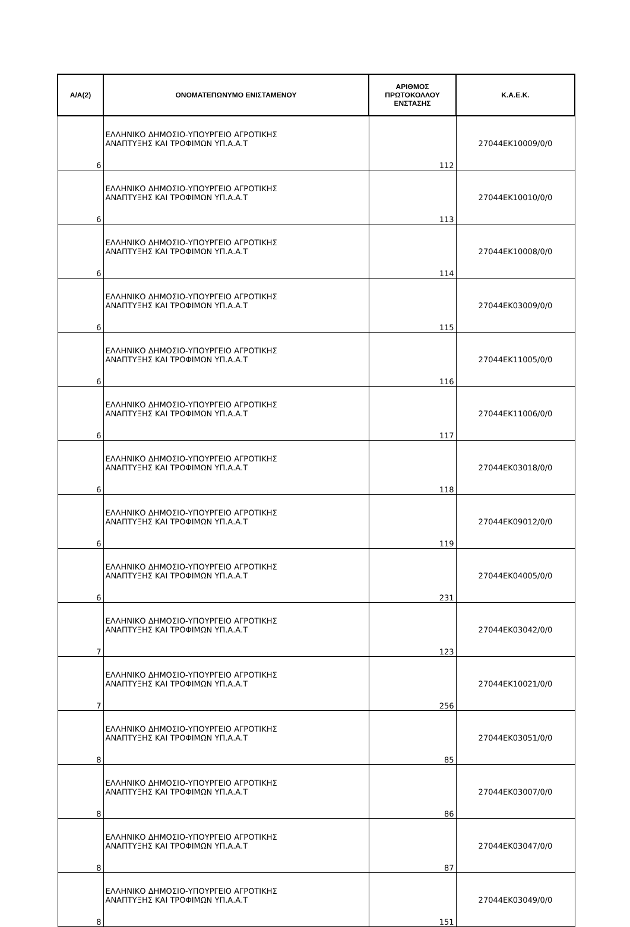| Α/Α(2) | ΟΝΟΜΑΤΕΠΩΝΥΜΟ ΕΝΙΣΤΑΜΕΝΟΥ | ΑΡΙΘΜΟΣ ΠΡΩΤΟΚΟΛΛΟΥ ΕΝΣΤΑΣΗΣ | Κ.Α.Ε.Κ. |
| --- | --- | --- | --- |
| 6 | ΕΛΛΗΝΙΚΟ ΔΗΜΟΣΙΟ-ΥΠΟΥΡΓΕΙΟ ΑΓΡΟΤΙΚΗΣ ΑΝΑΠΤΥΞΗΣ ΚΑΙ ΤΡΟΦΙΜΩΝ ΥΠ.Α.Α.Τ | 112 | 27044ΕΚ10009/0/0 |
| 6 | ΕΛΛΗΝΙΚΟ ΔΗΜΟΣΙΟ-ΥΠΟΥΡΓΕΙΟ ΑΓΡΟΤΙΚΗΣ ΑΝΑΠΤΥΞΗΣ ΚΑΙ ΤΡΟΦΙΜΩΝ ΥΠ.Α.Α.Τ | 113 | 27044ΕΚ10010/0/0 |
| 6 | ΕΛΛΗΝΙΚΟ ΔΗΜΟΣΙΟ-ΥΠΟΥΡΓΕΙΟ ΑΓΡΟΤΙΚΗΣ ΑΝΑΠΤΥΞΗΣ ΚΑΙ ΤΡΟΦΙΜΩΝ ΥΠ.Α.Α.Τ | 114 | 27044ΕΚ10008/0/0 |
| 6 | ΕΛΛΗΝΙΚΟ ΔΗΜΟΣΙΟ-ΥΠΟΥΡΓΕΙΟ ΑΓΡΟΤΙΚΗΣ ΑΝΑΠΤΥΞΗΣ ΚΑΙ ΤΡΟΦΙΜΩΝ ΥΠ.Α.Α.Τ | 115 | 27044ΕΚ03009/0/0 |
| 6 | ΕΛΛΗΝΙΚΟ ΔΗΜΟΣΙΟ-ΥΠΟΥΡΓΕΙΟ ΑΓΡΟΤΙΚΗΣ ΑΝΑΠΤΥΞΗΣ ΚΑΙ ΤΡΟΦΙΜΩΝ ΥΠ.Α.Α.Τ | 116 | 27044ΕΚ11005/0/0 |
| 6 | ΕΛΛΗΝΙΚΟ ΔΗΜΟΣΙΟ-ΥΠΟΥΡΓΕΙΟ ΑΓΡΟΤΙΚΗΣ ΑΝΑΠΤΥΞΗΣ ΚΑΙ ΤΡΟΦΙΜΩΝ ΥΠ.Α.Α.Τ | 117 | 27044ΕΚ11006/0/0 |
| 6 | ΕΛΛΗΝΙΚΟ ΔΗΜΟΣΙΟ-ΥΠΟΥΡΓΕΙΟ ΑΓΡΟΤΙΚΗΣ ΑΝΑΠΤΥΞΗΣ ΚΑΙ ΤΡΟΦΙΜΩΝ ΥΠ.Α.Α.Τ | 118 | 27044ΕΚ03018/0/0 |
| 6 | ΕΛΛΗΝΙΚΟ ΔΗΜΟΣΙΟ-ΥΠΟΥΡΓΕΙΟ ΑΓΡΟΤΙΚΗΣ ΑΝΑΠΤΥΞΗΣ ΚΑΙ ΤΡΟΦΙΜΩΝ ΥΠ.Α.Α.Τ | 119 | 27044ΕΚ09012/0/0 |
| 6 | ΕΛΛΗΝΙΚΟ ΔΗΜΟΣΙΟ-ΥΠΟΥΡΓΕΙΟ ΑΓΡΟΤΙΚΗΣ ΑΝΑΠΤΥΞΗΣ ΚΑΙ ΤΡΟΦΙΜΩΝ ΥΠ.Α.Α.Τ | 231 | 27044ΕΚ04005/0/0 |
| 7 | ΕΛΛΗΝΙΚΟ ΔΗΜΟΣΙΟ-ΥΠΟΥΡΓΕΙΟ ΑΓΡΟΤΙΚΗΣ ΑΝΑΠΤΥΞΗΣ ΚΑΙ ΤΡΟΦΙΜΩΝ ΥΠ.Α.Α.Τ | 123 | 27044ΕΚ03042/0/0 |
| 7 | ΕΛΛΗΝΙΚΟ ΔΗΜΟΣΙΟ-ΥΠΟΥΡΓΕΙΟ ΑΓΡΟΤΙΚΗΣ ΑΝΑΠΤΥΞΗΣ ΚΑΙ ΤΡΟΦΙΜΩΝ ΥΠ.Α.Α.Τ | 256 | 27044ΕΚ10021/0/0 |
| 8 | ΕΛΛΗΝΙΚΟ ΔΗΜΟΣΙΟ-ΥΠΟΥΡΓΕΙΟ ΑΓΡΟΤΙΚΗΣ ΑΝΑΠΤΥΞΗΣ ΚΑΙ ΤΡΟΦΙΜΩΝ ΥΠ.Α.Α.Τ | 85 | 27044ΕΚ03051/0/0 |
| 8 | ΕΛΛΗΝΙΚΟ ΔΗΜΟΣΙΟ-ΥΠΟΥΡΓΕΙΟ ΑΓΡΟΤΙΚΗΣ ΑΝΑΠΤΥΞΗΣ ΚΑΙ ΤΡΟΦΙΜΩΝ ΥΠ.Α.Α.Τ | 86 | 27044ΕΚ03007/0/0 |
| 8 | ΕΛΛΗΝΙΚΟ ΔΗΜΟΣΙΟ-ΥΠΟΥΡΓΕΙΟ ΑΓΡΟΤΙΚΗΣ ΑΝΑΠΤΥΞΗΣ ΚΑΙ ΤΡΟΦΙΜΩΝ ΥΠ.Α.Α.Τ | 87 | 27044ΕΚ03047/0/0 |
| 8 | ΕΛΛΗΝΙΚΟ ΔΗΜΟΣΙΟ-ΥΠΟΥΡΓΕΙΟ ΑΓΡΟΤΙΚΗΣ ΑΝΑΠΤΥΞΗΣ ΚΑΙ ΤΡΟΦΙΜΩΝ ΥΠ.Α.Α.Τ | 151 | 27044ΕΚ03049/0/0 |